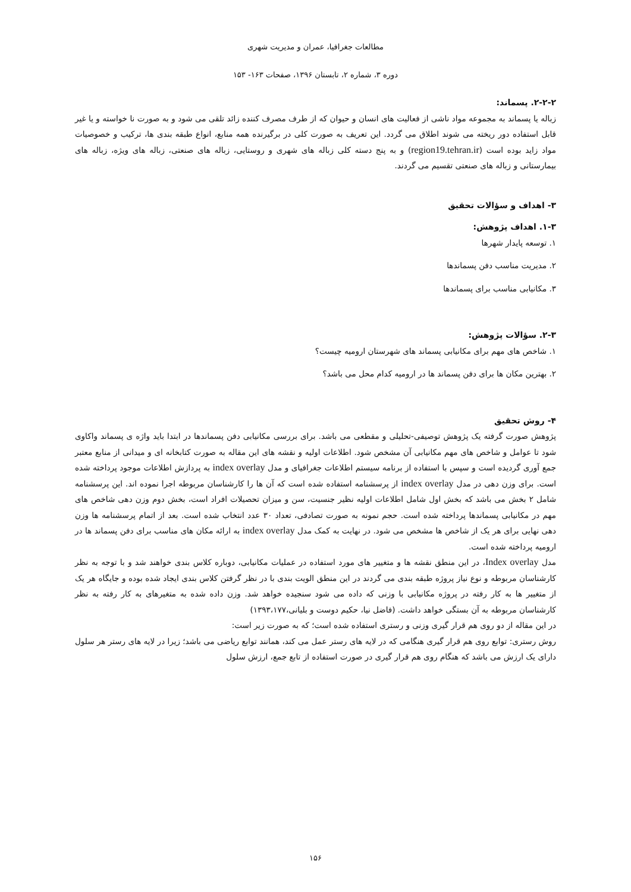مطالعات جغرافیا، عمران و مدیریت شهری
دوره ۳، شماره ۲، تابستان ۱۳۹۶، صفحات ۱۶۳- ۱۵۳
۲-۲-۲. پسماند:
زباله یا پسماند به مجموعه مواد ناشی از فعالیت های انسان و حیوان که از طرف مصرف کننده زائد تلقی می شود و به صورت نا خواسته و یا غیر قابل استفاده دور ریخته می شوند اطلاق می گردد. این تعریف به صورت کلی در برگیرنده همه منابع، انواع طبقه بندی ها، ترکیب و خصوصیات مواد زاید بوده است (region19.tehran.ir) و به پنج دسته کلی زباله های شهری و روستایی، زباله های صنعتی، زباله های ویژه، زباله های بیمارستانی و زباله های صنعتی تقسیم می گردند.
۳- اهداف و سؤالات تحقیق
۱-۳. اهداف پژوهش:
۱. توسعه پایدار شهرها
۲. مدیریت مناسب دفن پسماندها
۳. مکانیابی مناسب برای پسماندها
۲-۳. سؤالات پژوهش:
۱. شاخص های مهم برای مکانیابی پسماند های شهرستان ارومیه چیست؟
۲. بهترین مکان ها برای دفن پسماند ها در ارومیه کدام محل می باشد؟
۴- روش تحقیق
پژوهش صورت گرفته یک پژوهش توصیفی-تحلیلی و مقطعی می باشد. برای بررسی مکانیابی دفن پسماندها در ابتدا باید واژه ی پسماند واکاوی شود تا عوامل و شاخص های مهم مکانیابی آن مشخص شود. اطلاعات اولیه و نقشه های این مقاله به صورت کتابخانه ای و میدانی از منابع معتبر جمع آوری گردیده است و سپس با استفاده از برنامه سیستم اطلاعات جغرافیای و مدل index overlay به پردازش اطلاعات موجود پرداخته شده است. برای وزن دهی در مدل index overlay از پرسشنامه استفاده شده است که آن ها را کارشناسان مربوطه اجرا نموده اند. این پرسشنامه شامل ۲ بخش می باشد که بخش اول شامل اطلاعات اولیه نظیر جنسیت، سن و میزان تحصیلات افراد است، بخش دوم وزن دهی شاخص های مهم در مکانیابی پسماندها پرداخته شده است. حجم نمونه به صورت تصادفی، تعداد ۳۰ عدد انتخاب شده است. بعد از اتمام پرسشنامه ها وزن دهی نهایی برای هر یک از شاخص ها مشخص می شود. در نهایت به کمک مدل index overlay به ارائه مکان های مناسب برای دفن پسماند ها در ارومیه پرداخته شده است.
مدل Index overlay، در این منطق نقشه ها و متغییر های مورد استفاده در عملیات مکانیابی، دوباره کلاس بندی خواهند شد و با توجه به نظر کارشناسان مربوطه و نوع نیاز پروژه طبقه بندی می گردند در این منطق الویت بندی با در نظر گرفتن کلاس بندی ایجاد شده بوده و جایگاه هر یک از متغییر ها به کار رفته در پروژه مکانیابی با وزنی که داده می شود سنجیده خواهد شد. وزن داده شده به متغیرهای به کار رفته به نظر کارشناسان مربوطه به آن بستگی خواهد داشت. (فاضل نیا، حکیم دوست و بلیانی،۱۳۹۳،۱۷۷)
در این مقاله از دو روی هم قرار گیری وزنی و رستری استفاده شده است؛ که به صورت زیر است:
روش رستری: توابع روی هم قرار گیری هنگامی که در لایه های رستر عمل می کند، همانند توابع ریاضی می باشد؛ زیرا در لایه های رستر هر سلول دارای یک ارزش می باشد که هنگام روی هم قرار گیری در صورت استفاده از تابع جمع، ارزش سلول
۱۵۶